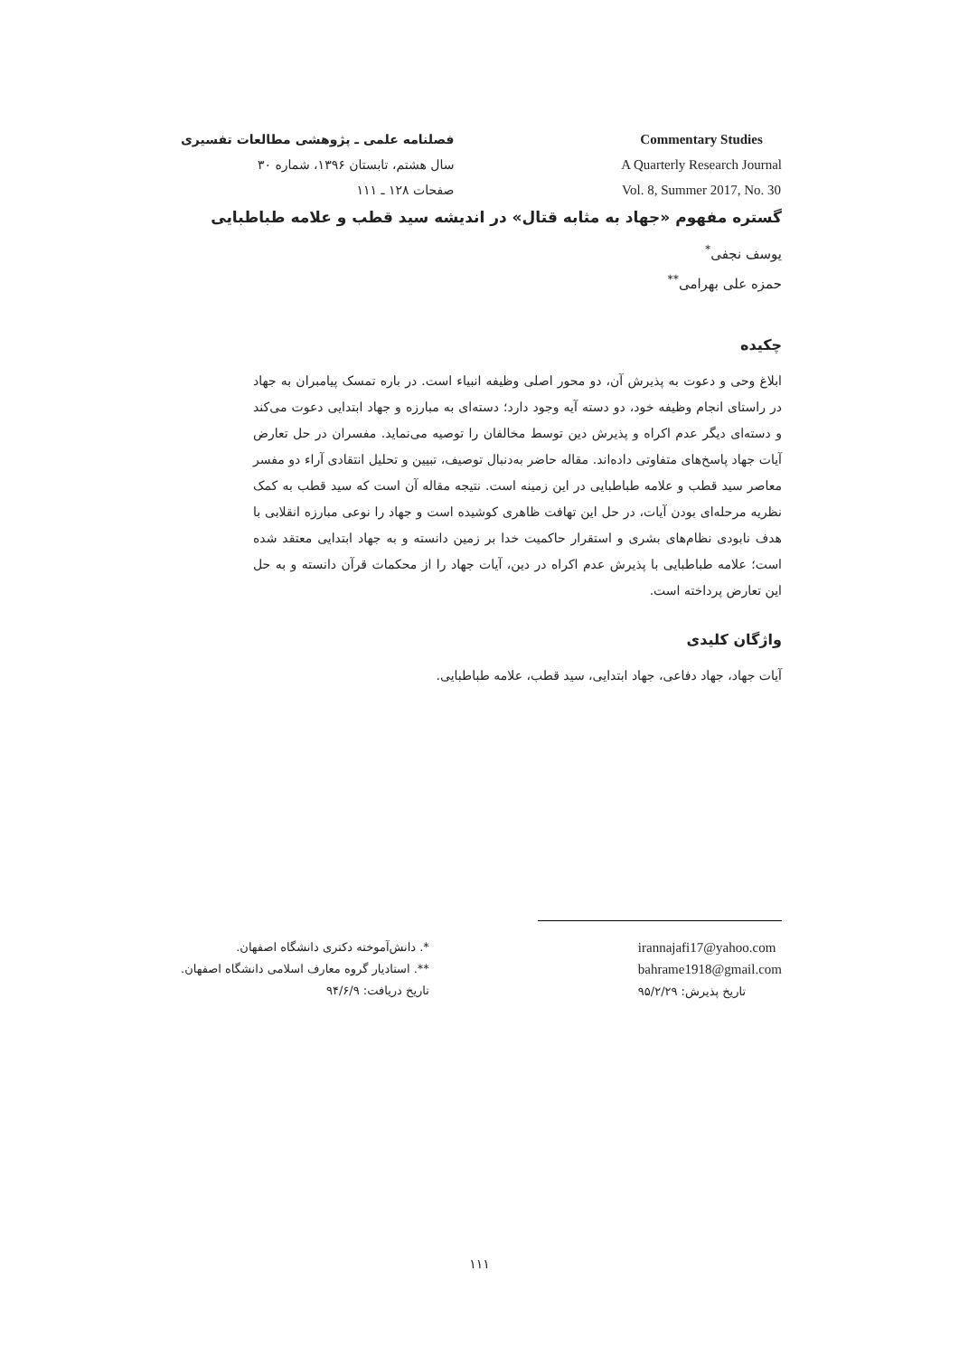فصلنامه علمی ـ پژوهشی مطالعات تفسیری
سال هشتم، تابستان ۱۳۹۶، شماره ۳۰
صفحات ۱۲۸ ـ ۱۱۱
Commentary Studies
A Quarterly Research Journal
Vol. 8, Summer 2017, No. 30
گستره مفهوم «جهاد به مثابه قتال» در اندیشه سید قطب و علامه طباطبایی
یوسف نجفی<sup>*</sup>
حمزه علی بهرامی<sup>**</sup>
چکیده
ابلاغ وحی و دعوت به پذیرش آن، دو محور اصلی وظیفه انبیاء است. در باره تمسک پیامبران به جهاد در راستای انجام وظیفه خود، دو دسته آیه وجود دارد؛ دسته‌ای به مبارزه و جهاد ابتدایی دعوت می‌کند و دسته‌ای دیگر عدم اکراه و پذیرش دین توسط مخالفان را توصیه می‌نماید. مفسران در حل تعارض آیات جهاد پاسخ‌های متفاوتی داده‌اند. مقاله حاضر به‌دنبال توصیف، تبیین و تحلیل انتقادی آراء دو مفسر معاصر سید قطب و علامه طباطبایی در این زمینه است. نتیجه مقاله آن است که سید قطب به کمک نظریه مرحله‌ای بودن آیات، در حل این تهافت ظاهری کوشیده است و جهاد را نوعی مبارزه انقلابی با هدف نابودی نظام‌های بشری و استقرار حاکمیت خدا بر زمین دانسته و به جهاد ابتدایی معتقد شده است؛ علامه طباطبایی با پذیرش عدم اکراه در دین، آیات جهاد را از محکمات قرآن دانسته و به حل این تعارض پرداخته است.
واژگان کلیدی
آیات جهاد، جهاد دفاعی، جهاد ابتدایی، سید قطب، علامه طباطبایی.
*. دانش‌آموخته دکتری دانشگاه اصفهان.
**. استادیار گروه معارف اسلامی دانشگاه اصفهان.
تاریخ دریافت: ۹۴/۶/۹
irannajafi17@yahoo.com
bahrame1918@gmail.com
تاریخ پذیرش: ۹۵/۲/۲۹
۱۱۱